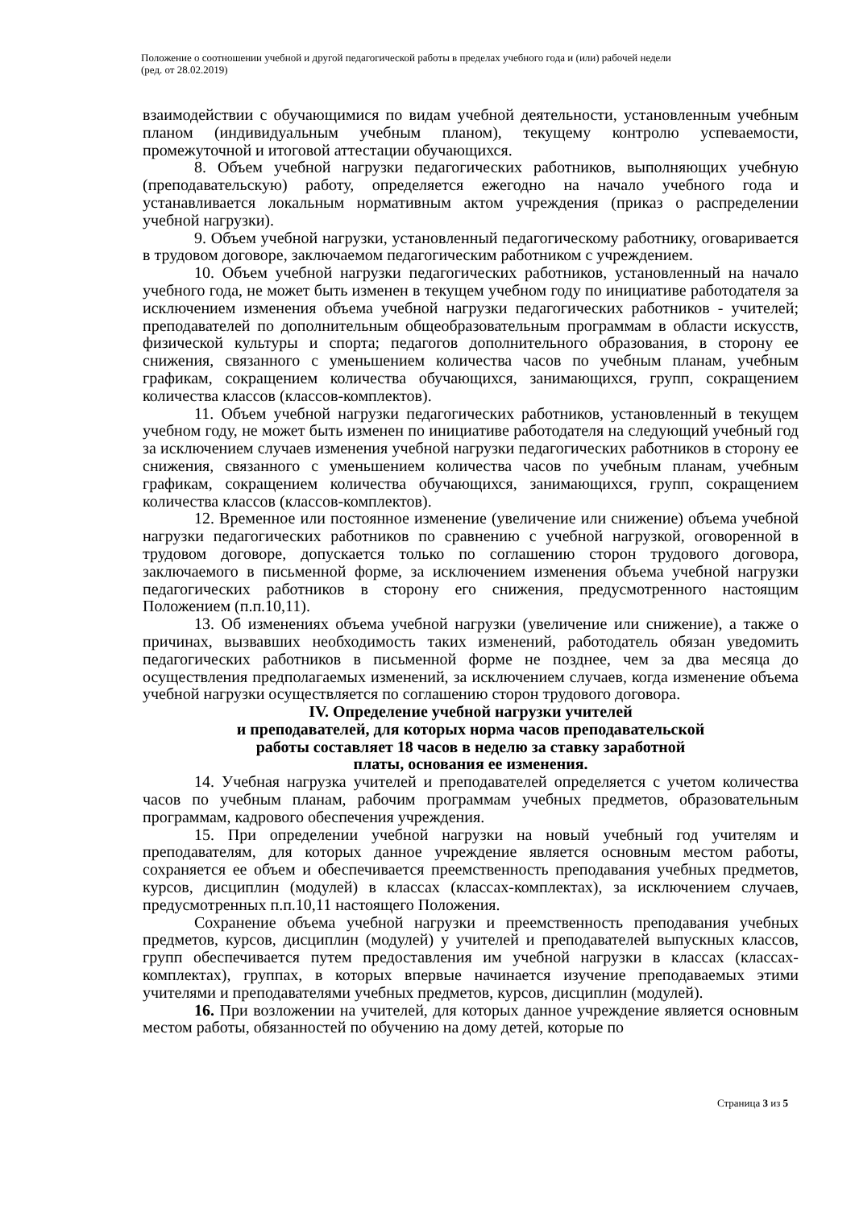Положение о соотношении учебной и другой педагогической работы в пределах учебного года и (или) рабочей недели
(ред. от 28.02.2019)
взаимодействии с обучающимися по видам учебной деятельности, установленным учебным планом (индивидуальным учебным планом), текущему контролю успеваемости, промежуточной и итоговой аттестации обучающихся.
8. Объем учебной нагрузки педагогических работников, выполняющих учебную (преподавательскую) работу, определяется ежегодно на начало учебного года и устанавливается локальным нормативным актом учреждения (приказ о распределении учебной нагрузки).
9. Объем учебной нагрузки, установленный педагогическому работнику, оговаривается в трудовом договоре, заключаемом педагогическим работником с учреждением.
10. Объем учебной нагрузки педагогических работников, установленный на начало учебного года, не может быть изменен в текущем учебном году по инициативе работодателя за исключением изменения объема учебной нагрузки педагогических работников - учителей; преподавателей по дополнительным общеобразовательным программам в области искусств, физической культуры и спорта; педагогов дополнительного образования, в сторону ее снижения, связанного с уменьшением количества часов по учебным планам, учебным графикам, сокращением количества обучающихся, занимающихся, групп, сокращением количества классов (классов-комплектов).
11. Объем учебной нагрузки педагогических работников, установленный в текущем учебном году, не может быть изменен по инициативе работодателя на следующий учебный год за исключением случаев изменения учебной нагрузки педагогических работников в сторону ее снижения, связанного с уменьшением количества часов по учебным планам, учебным графикам, сокращением количества обучающихся, занимающихся, групп, сокращением количества классов (классов-комплектов).
12. Временное или постоянное изменение (увеличение или снижение) объема учебной нагрузки педагогических работников по сравнению с учебной нагрузкой, оговоренной в трудовом договоре, допускается только по соглашению сторон трудового договора, заключаемого в письменной форме, за исключением изменения объема учебной нагрузки педагогических работников в сторону его снижения, предусмотренного настоящим Положением (п.п.10,11).
13. Об изменениях объема учебной нагрузки (увеличение или снижение), а также о причинах, вызвавших необходимость таких изменений, работодатель обязан уведомить педагогических работников в письменной форме не позднее, чем за два месяца до осуществления предполагаемых изменений, за исключением случаев, когда изменение объема учебной нагрузки осуществляется по соглашению сторон трудового договора.
IV. Определение учебной нагрузки учителей
и преподавателей, для которых норма часов преподавательской
работы составляет 18 часов в неделю за ставку заработной
платы, основания ее изменения.
14. Учебная нагрузка учителей и преподавателей определяется с учетом количества часов по учебным планам, рабочим программам учебных предметов, образовательным программам, кадрового обеспечения учреждения.
15. При определении учебной нагрузки на новый учебный год учителям и преподавателям, для которых данное учреждение является основным местом работы, сохраняется ее объем и обеспечивается преемственность преподавания учебных предметов, курсов, дисциплин (модулей) в классах (классах-комплектах), за исключением случаев, предусмотренных п.п.10,11 настоящего Положения.
Сохранение объема учебной нагрузки и преемственность преподавания учебных предметов, курсов, дисциплин (модулей) у учителей и преподавателей выпускных классов, групп обеспечивается путем предоставления им учебной нагрузки в классах (классах-комплектах), группах, в которых впервые начинается изучение преподаваемых этими учителями и преподавателями учебных предметов, курсов, дисциплин (модулей).
16. При возложении на учителей, для которых данное учреждение является основным местом работы, обязанностей по обучению на дому детей, которые по
Страница 3 из 5